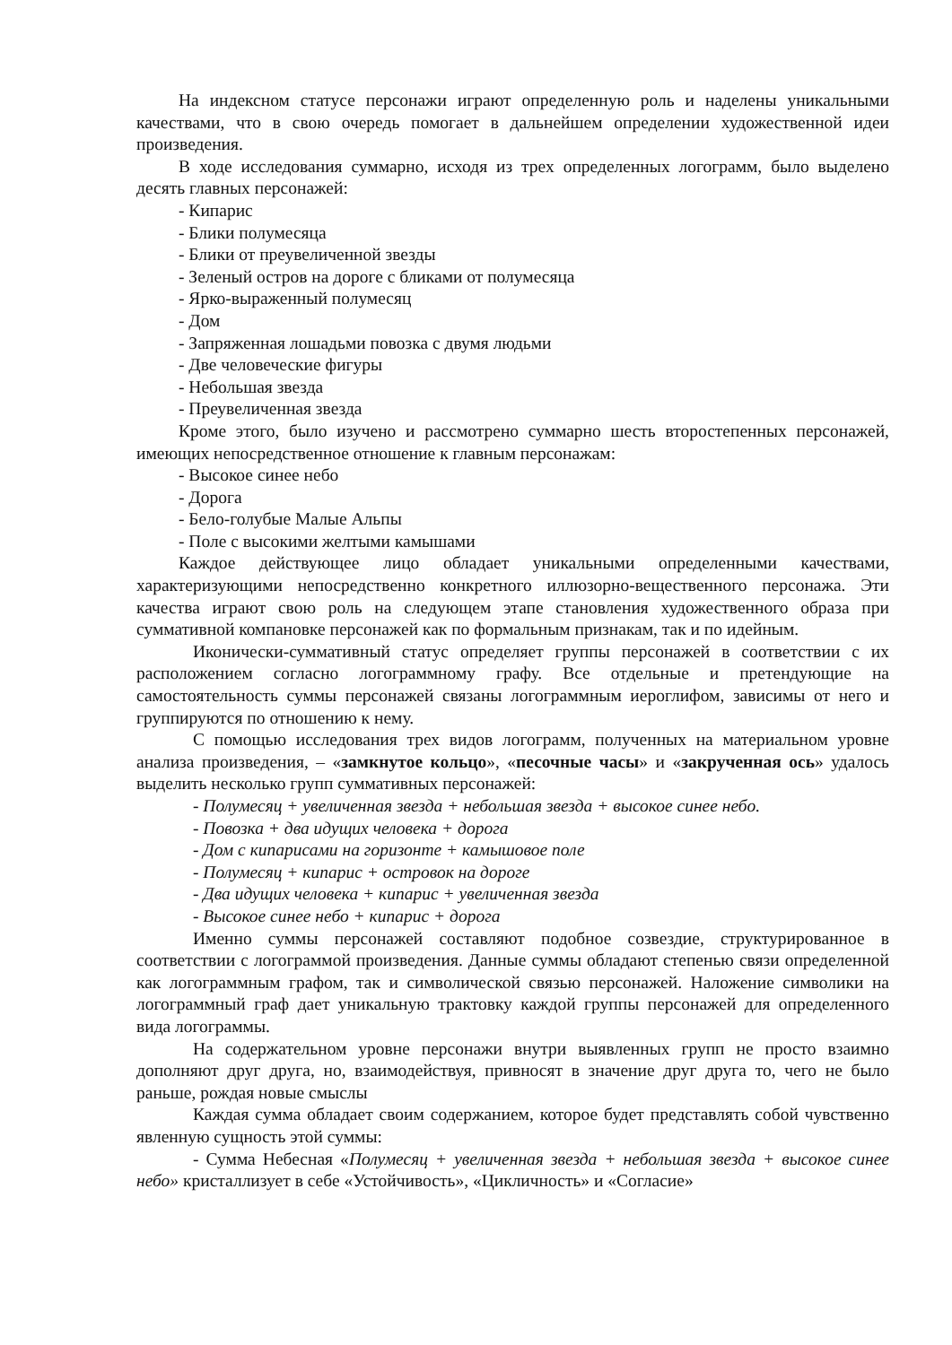На индексном статусе персонажи играют определенную роль и наделены уникальными качествами, что в свою очередь помогает в дальнейшем определении художественной идеи произведения.
В ходе исследования суммарно, исходя из трех определенных логограмм, было выделено десять главных персонажей:
- Кипарис
- Блики полумесяца
- Блики от преувеличенной звезды
- Зеленый остров на дороге с бликами от полумесяца
- Ярко-выраженный полумесяц
- Дом
- Запряженная лошадьми повозка с двумя людьми
- Две человеческие фигуры
- Небольшая звезда
- Преувеличенная звезда
Кроме этого, было изучено и рассмотрено суммарно шесть второстепенных персонажей, имеющих непосредственное отношение к главным персонажам:
- Высокое синее небо
- Дорога
- Бело-голубые Малые Альпы
- Поле с высокими желтыми камышами
Каждое действующее лицо обладает уникальными определенными качествами, характеризующими непосредственно конкретного иллюзорно-вещественного персонажа. Эти качества играют свою роль на следующем этапе становления художественного образа при суммативной компановке персонажей как по формальным признакам, так и по идейным.
Иконически-суммативный статус определяет группы персонажей в соответствии с их расположением согласно логограммному графу. Все отдельные и претендующие на самостоятельность суммы персонажей связаны логограммным иероглифом, зависимы от него и группируются по отношению к нему.
С помощью исследования трех видов логограмм, полученных на материальном уровне анализа произведения, – «замкнутое кольцо», «песочные часы» и «закрученная ось» удалось выделить несколько групп суммативных персонажей:
- Полумесяц + увеличенная звезда + небольшая звезда + высокое синее небо.
- Повозка + два идущих человека + дорога
- Дом с кипарисами на горизонте + камышовое поле
- Полумесяц + кипарис + островок на дороге
- Два идущих человека + кипарис + увеличенная звезда
- Высокое синее небо + кипарис + дорога
Именно суммы персонажей составляют подобное созвездие, структурированное в соответствии с логограммой произведения. Данные суммы обладают степенью связи определенной как логограммным графом, так и символической связью персонажей. Наложение символики на логограммный граф дает уникальную трактовку каждой группы персонажей для определенного вида логограммы.
На содержательном уровне персонажи внутри выявленных групп не просто взаимно дополняют друг друга, но, взаимодействуя, привносят в значение друг друга то, чего не было раньше, рождая новые смыслы
Каждая сумма обладает своим содержанием, которое будет представлять собой чувственно явленную сущность этой суммы:
- Сумма Небесная «Полумесяц + увеличенная звезда + небольшая звезда + высокое синее небо» кристаллизует в себе «Устойчивость», «Цикличность» и «Согласие»